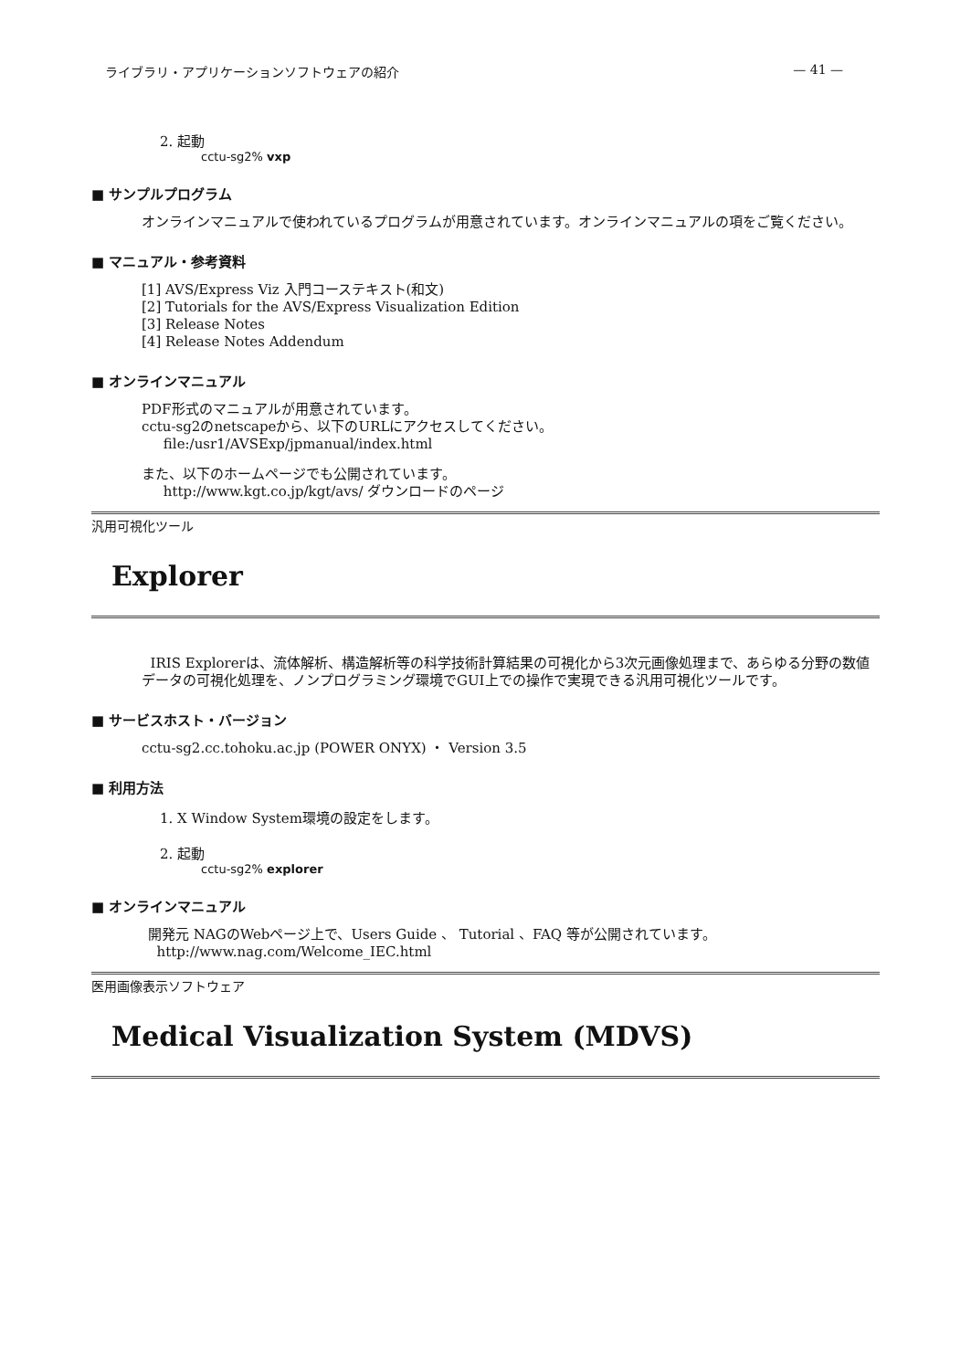ライブラリ・アプリケーションソフトウェアの紹介 — 41 —
2. 起動
cctu-sg2% vxp
■ サンプルプログラム
オンラインマニュアルで使われているプログラムが用意されています。オンラインマニュアルの項をご覧ください。
■ マニュアル・参考資料
[1] AVS/Express Viz 入門コーステキスト(和文)
[2] Tutorials for the AVS/Express Visualization Edition
[3] Release Notes
[4] Release Notes Addendum
■ オンラインマニュアル
PDF形式のマニュアルが用意されています。
cctu-sg2のnetscapeから、以下のURLにアクセスしてください。
file:/usr1/AVSExp/jpmanual/index.html
また、以下のホームページでも公開されています。
http://www.kgt.co.jp/kgt/avs/ ダウンロードのページ
汎用可視化ツール
Explorer
IRIS Explorerは、流体解析、構造解析等の科学技術計算結果の可視化から3次元画像処理まで、あらゆる分野の数値データの可視化処理を、ノンプログラミング環境でGUI上での操作で実現できる汎用可視化ツールです。
■ サービスホスト・バージョン
cctu-sg2.cc.tohoku.ac.jp (POWER ONYX) ・ Version 3.5
■ 利用方法
1. X Window System環境の設定をします。
2. 起動
cctu-sg2% explorer
■ オンラインマニュアル
開発元 NAGのWebページ上で、Users Guide 、 Tutorial 、FAQ 等が公開されています。
http://www.nag.com/Welcome_IEC.html
医用画像表示ソフトウェア
Medical Visualization System (MDVS)